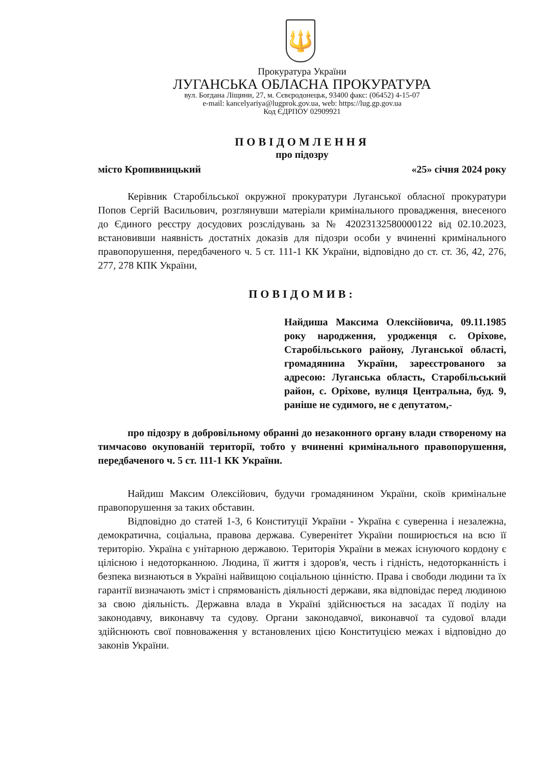🔱
Прокуратура України
ЛУГАНСЬКА ОБЛАСНА ПРОКУРАТУРА
вул. Богдана Ліщини, 27, м. Сєвєродонецьк, 93400 факс: (06452) 4-15-07
e-mail: kancelyariya@lugprok.gov.ua, web: https://lug.gp.gov.ua
Код ЄДРПОУ 02909921
ПОВІДОМЛЕННЯ
про підозру
місто Кропивницький «25» січня 2024 року
Керівник Старобільської окружної прокуратури Луганської обласної прокуратури Попов Сергій Васильович, розглянувши матеріали кримінального провадження, внесеного до Єдиного реєстру досудових розслідувань за № 42023132580000122 від 02.10.2023, встановивши наявність достатніх доказів для підозри особи у вчиненні кримінального правопорушення, передбаченого ч. 5 ст. 111-1 КК України, відповідно до ст. ст. 36, 42, 276, 277, 278 КПК України,
ПОВІДОМИВ:
Найдиша Максима Олексійовича, 09.11.1985 року народження, уродженця с. Оріхове, Старобільського району, Луганської області, громадянина України, зареєстрованого за адресою: Луганська область, Старобільський район, с. Оріхове, вулиця Центральна, буд. 9, раніше не судимого, не є депутатом,-
про підозру в добровільному обранні до незаконного органу влади створеному на тимчасово окупованій території, тобто у вчиненні кримінального правопорушення, передбаченого ч. 5 ст. 111-1 КК України.
Найдиш Максим Олексійович, будучи громадянином України, скоїв кримінальне правопорушення за таких обставин.
Відповідно до статей 1-3, 6 Конституції України - Україна є суверенна і незалежна, демократична, соціальна, правова держава. Суверенітет України поширюється на всю її територію. Україна є унітарною державою. Територія України в межах існуючого кордону є цілісною і недоторканною. Людина, її життя і здоров'я, честь і гідність, недоторканність і безпека визнаються в Україні найвищою соціальною цінністю. Права і свободи людини та їх гарантії визначають зміст і спрямованість діяльності держави, яка відповідає перед людиною за свою діяльність. Державна влада в Україні здійснюється на засадах її поділу на законодавчу, виконавчу та судову. Органи законодавчої, виконавчої та судової влади здійснюють свої повноваження у встановлених цією Конституцією межах і відповідно до законів України.